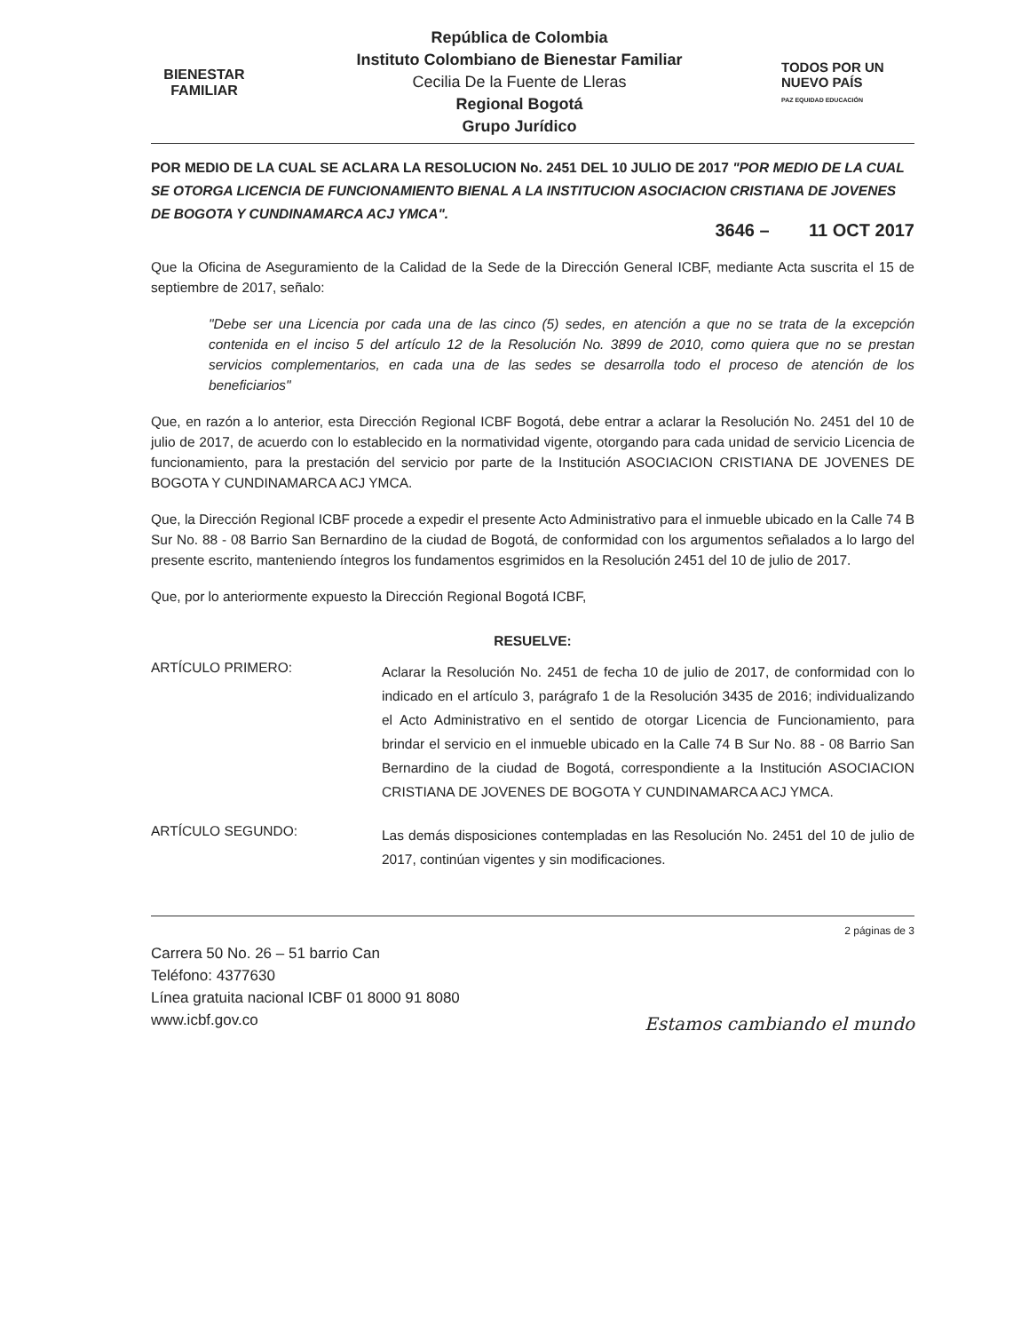BIENESTAR
FAMILIAR
República de Colombia
Instituto Colombiano de Bienestar Familiar
Cecilia De la Fuente de Lleras
Regional Bogotá
Grupo Jurídico
TODOS POR UN
NUEVO PAÍS
PAZ EQUIDAD EDUCACIÓN
POR MEDIO DE LA CUAL SE ACLARA LA RESOLUCION No. 2451 DEL 10 JULIO DE 2017 "POR MEDIO DE LA CUAL SE OTORGA LICENCIA DE FUNCIONAMIENTO BIENAL A LA INSTITUCION ASOCIACION CRISTIANA DE JOVENES DE BOGOTA Y CUNDINAMARCA ACJ YMCA".
3646 – 11 OCT 2017
Que la Oficina de Aseguramiento de la Calidad de la Sede de la Dirección General ICBF, mediante Acta suscrita el 15 de septiembre de 2017, señalo:
"Debe ser una Licencia por cada una de las cinco (5) sedes, en atención a que no se trata de la excepción contenida en el inciso 5 del artículo 12 de la Resolución No. 3899 de 2010, como quiera que no se prestan servicios complementarios, en cada una de las sedes se desarrolla todo el proceso de atención de los beneficiarios"
Que, en razón a lo anterior, esta Dirección Regional ICBF Bogotá, debe entrar a aclarar la Resolución No. 2451 del 10 de julio de 2017, de acuerdo con lo establecido en la normatividad vigente, otorgando para cada unidad de servicio Licencia de funcionamiento, para la prestación del servicio por parte de la Institución ASOCIACION CRISTIANA DE JOVENES DE BOGOTA Y CUNDINAMARCA ACJ YMCA.
Que, la Dirección Regional ICBF procede a expedir el presente Acto Administrativo para el inmueble ubicado en la Calle 74 B Sur No. 88 - 08 Barrio San Bernardino de la ciudad de Bogotá, de conformidad con los argumentos señalados a lo largo del presente escrito, manteniendo íntegros los fundamentos esgrimidos en la Resolución 2451 del 10 de julio de 2017.
Que, por lo anteriormente expuesto la Dirección Regional Bogotá ICBF,
RESUELVE:
ARTÍCULO PRIMERO:
Aclarar la Resolución No. 2451 de fecha 10 de julio de 2017, de conformidad con lo indicado en el artículo 3, parágrafo 1 de la Resolución 3435 de 2016; individualizando el Acto Administrativo en el sentido de otorgar Licencia de Funcionamiento, para brindar el servicio en el inmueble ubicado en la Calle 74 B Sur No. 88 - 08 Barrio San Bernardino de la ciudad de Bogotá, correspondiente a la Institución ASOCIACION CRISTIANA DE JOVENES DE BOGOTA Y CUNDINAMARCA ACJ YMCA.
ARTÍCULO SEGUNDO:
Las demás disposiciones contempladas en las Resolución No. 2451 del 10 de julio de 2017, continúan vigentes y sin modificaciones.
2 páginas de 3
Carrera 50 No. 26 – 51 barrio Can
Teléfono: 4377630
Línea gratuita nacional ICBF 01 8000 91 8080
www.icbf.gov.co
Estamos cambiando el mundo